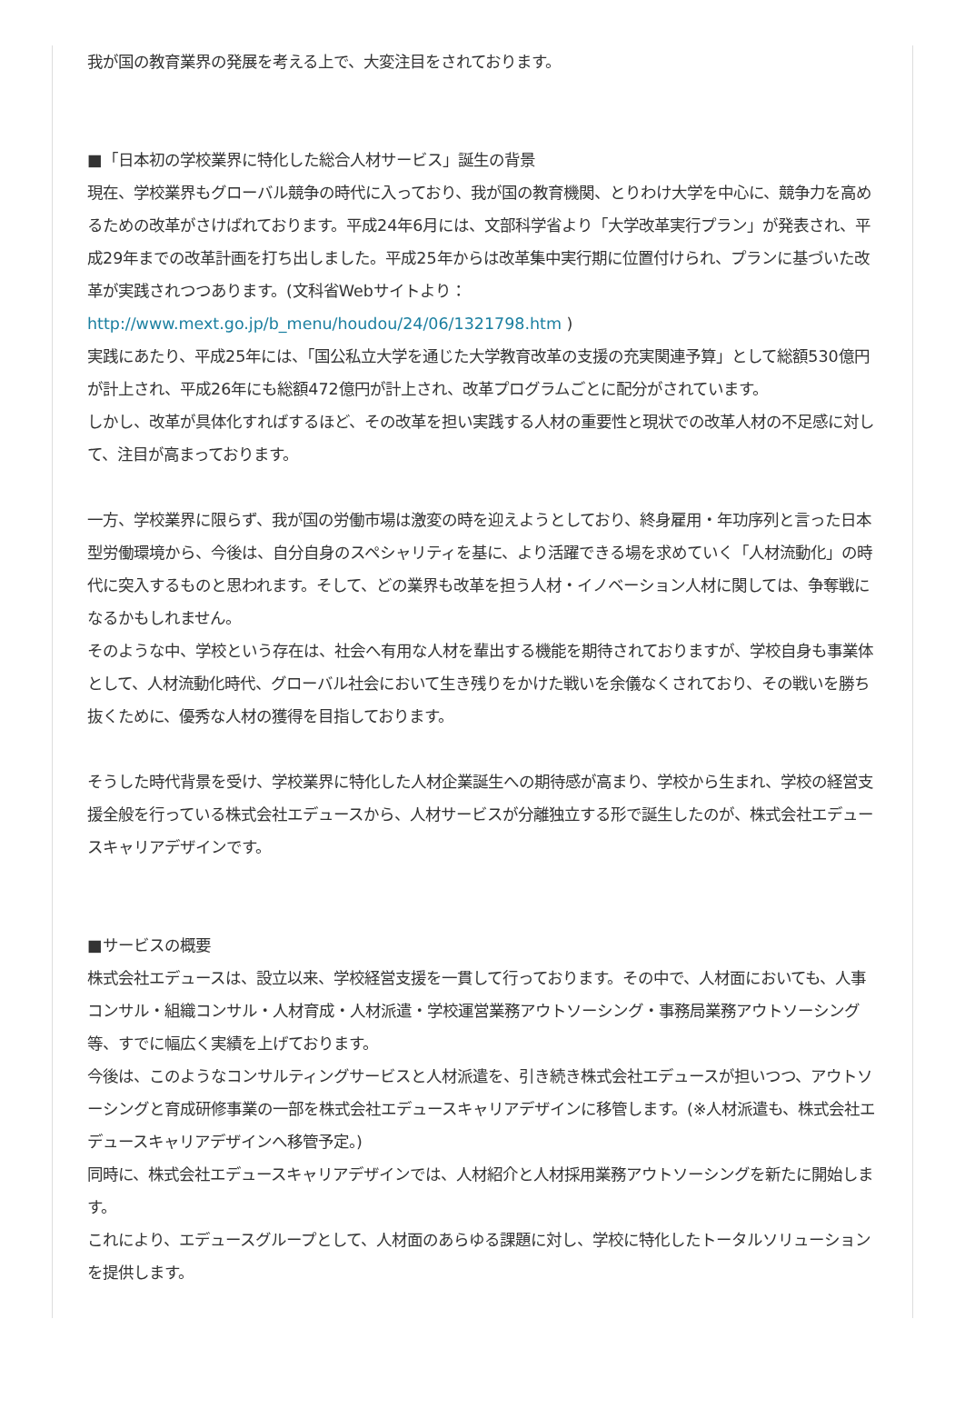我が国の教育業界の発展を考える上で、大変注目をされております。
■「日本初の学校業界に特化した総合人材サービス」誕生の背景
現在、学校業界もグローバル競争の時代に入っており、我が国の教育機関、とりわけ大学を中心に、競争力を高めるための改革がさけばれております。平成24年6月には、文部科学省より「大学改革実行プラン」が発表され、平成29年までの改革計画を打ち出しました。平成25年からは改革集中実行期に位置付けられ、プランに基づいた改革が実践されつつあります。(文科省Webサイトより： http://www.mext.go.jp/b_menu/houdou/24/06/1321798.htm )
実践にあたり、平成25年には、「国公私立大学を通じた大学教育改革の支援の充実関連予算」として総額530億円が計上され、平成26年にも総額472億円が計上され、改革プログラムごとに配分がされています。
しかし、改革が具体化すればするほど、その改革を担い実践する人材の重要性と現状での改革人材の不足感に対して、注目が高まっております。
一方、学校業界に限らず、我が国の労働市場は激変の時を迎えようとしており、終身雇用・年功序列と言った日本型労働環境から、今後は、自分自身のスペシャリティを基に、より活躍できる場を求めていく「人材流動化」の時代に突入するものと思われます。そして、どの業界も改革を担う人材・イノベーション人材に関しては、争奪戦になるかもしれません。
そのような中、学校という存在は、社会へ有用な人材を輩出する機能を期待されておりますが、学校自身も事業体として、人材流動化時代、グローバル社会において生き残りをかけた戦いを余儀なくされており、その戦いを勝ち抜くために、優秀な人材の獲得を目指しております。
そうした時代背景を受け、学校業界に特化した人材企業誕生への期待感が高まり、学校から生まれ、学校の経営支援全般を行っている株式会社エデュースから、人材サービスが分離独立する形で誕生したのが、株式会社エデュースキャリアデザインです。
■サービスの概要
株式会社エデュースは、設立以来、学校経営支援を一貫して行っております。その中で、人材面においても、人事コンサル・組織コンサル・人材育成・人材派遣・学校運営業務アウトソーシング・事務局業務アウトソーシング等、すでに幅広く実績を上げております。
今後は、このようなコンサルティングサービスと人材派遣を、引き続き株式会社エデュースが担いつつ、アウトソーシングと育成研修事業の一部を株式会社エデュースキャリアデザインに移管します。(※人材派遣も、株式会社エデュースキャリアデザインへ移管予定。)
同時に、株式会社エデュースキャリアデザインでは、人材紹介と人材採用業務アウトソーシングを新たに開始します。
これにより、エデュースグループとして、人材面のあらゆる課題に対し、学校に特化したトータルソリューションを提供します。